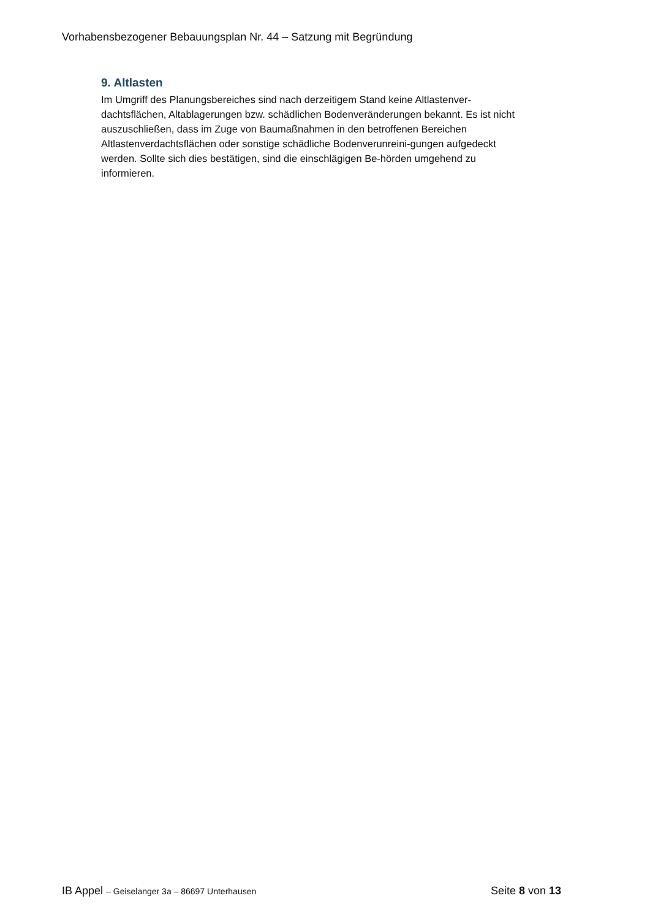Vorhabensbezogener Bebauungsplan Nr. 44 – Satzung mit Begründung
9. Altlasten
Im Umgriff des Planungsbereiches sind nach derzeitigem Stand keine Altlastenver-dachtsflächen, Altablagerungen bzw. schädlichen Bodenveränderungen bekannt. Es ist nicht auszuschließen, dass im Zuge von Baumaßnahmen in den betroffenen Bereichen Altlastenverdachtsflächen oder sonstige schädliche Bodenverunreini-gungen aufgedeckt werden. Sollte sich dies bestätigen, sind die einschlägigen Be-hörden umgehend zu informieren.
IB Appel – Geiselanger 3a – 86697 Unterhausen
Seite 8 von 13